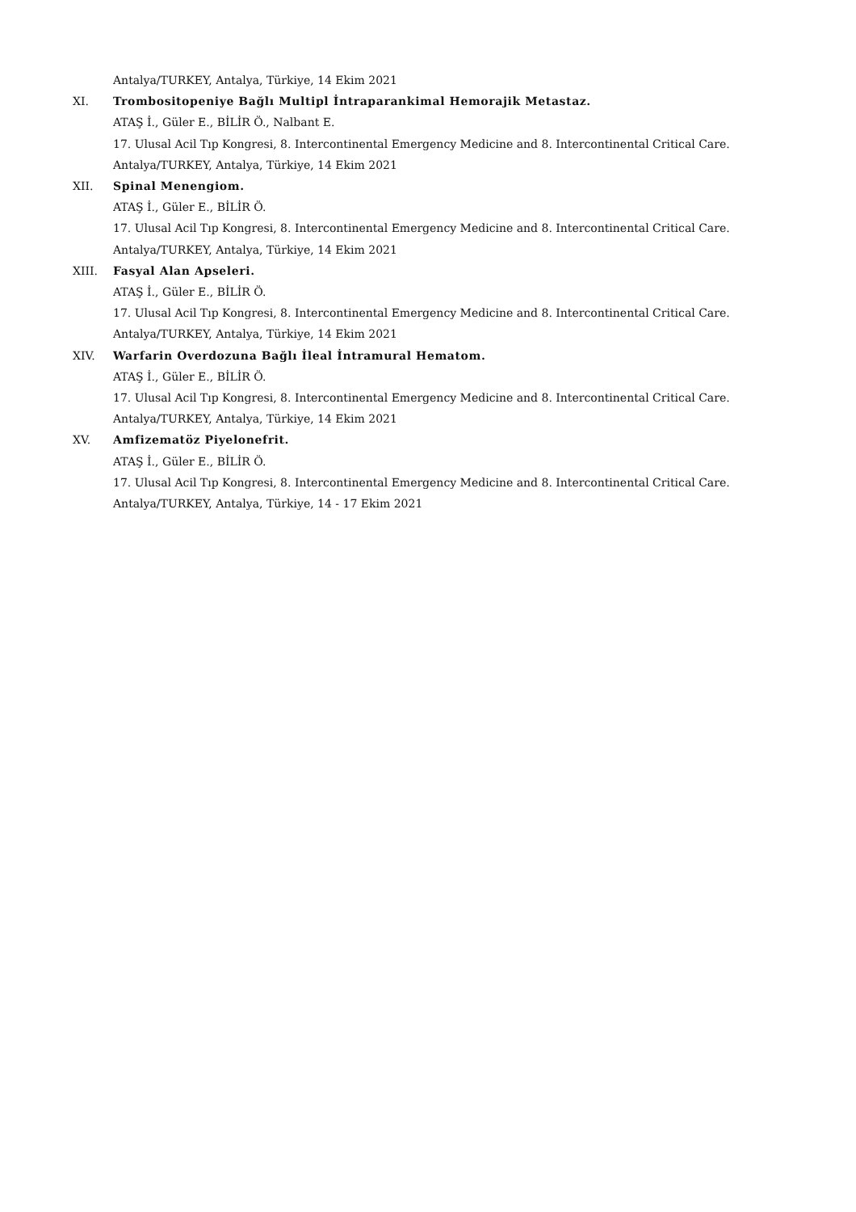Antalya/TURKEY, Antalya, Türkiye, 14 Ekim 2021
XI. Trombositopeniye Bağlı Multipl İntraparankimal Hemorajik Metastaz.
ATAŞ İ., Güler E., BİLİR Ö., Nalbant E.
17. Ulusal Acil Tıp Kongresi, 8. Intercontinental Emergency Medicine and 8. Intercontinental Critical Care.
Antalya/TURKEY, Antalya, Türkiye, 14 Ekim 2021
XII. Spinal Menengiom.
ATAŞ İ., Güler E., BİLİR Ö.
17. Ulusal Acil Tıp Kongresi, 8. Intercontinental Emergency Medicine and 8. Intercontinental Critical Care.
Antalya/TURKEY, Antalya, Türkiye, 14 Ekim 2021
XIII. Fasyal Alan Apseleri.
ATAŞ İ., Güler E., BİLİR Ö.
17. Ulusal Acil Tıp Kongresi, 8. Intercontinental Emergency Medicine and 8. Intercontinental Critical Care.
Antalya/TURKEY, Antalya, Türkiye, 14 Ekim 2021
XIV. Warfarin Overdozuna Bağlı İleal İntramural Hematom.
ATAŞ İ., Güler E., BİLİR Ö.
17. Ulusal Acil Tıp Kongresi, 8. Intercontinental Emergency Medicine and 8. Intercontinental Critical Care.
Antalya/TURKEY, Antalya, Türkiye, 14 Ekim 2021
XV. Amfizematöz Piyelonefrit.
ATAŞ İ., Güler E., BİLİR Ö.
17. Ulusal Acil Tıp Kongresi, 8. Intercontinental Emergency Medicine and 8. Intercontinental Critical Care.
Antalya/TURKEY, Antalya, Türkiye, 14 - 17 Ekim 2021